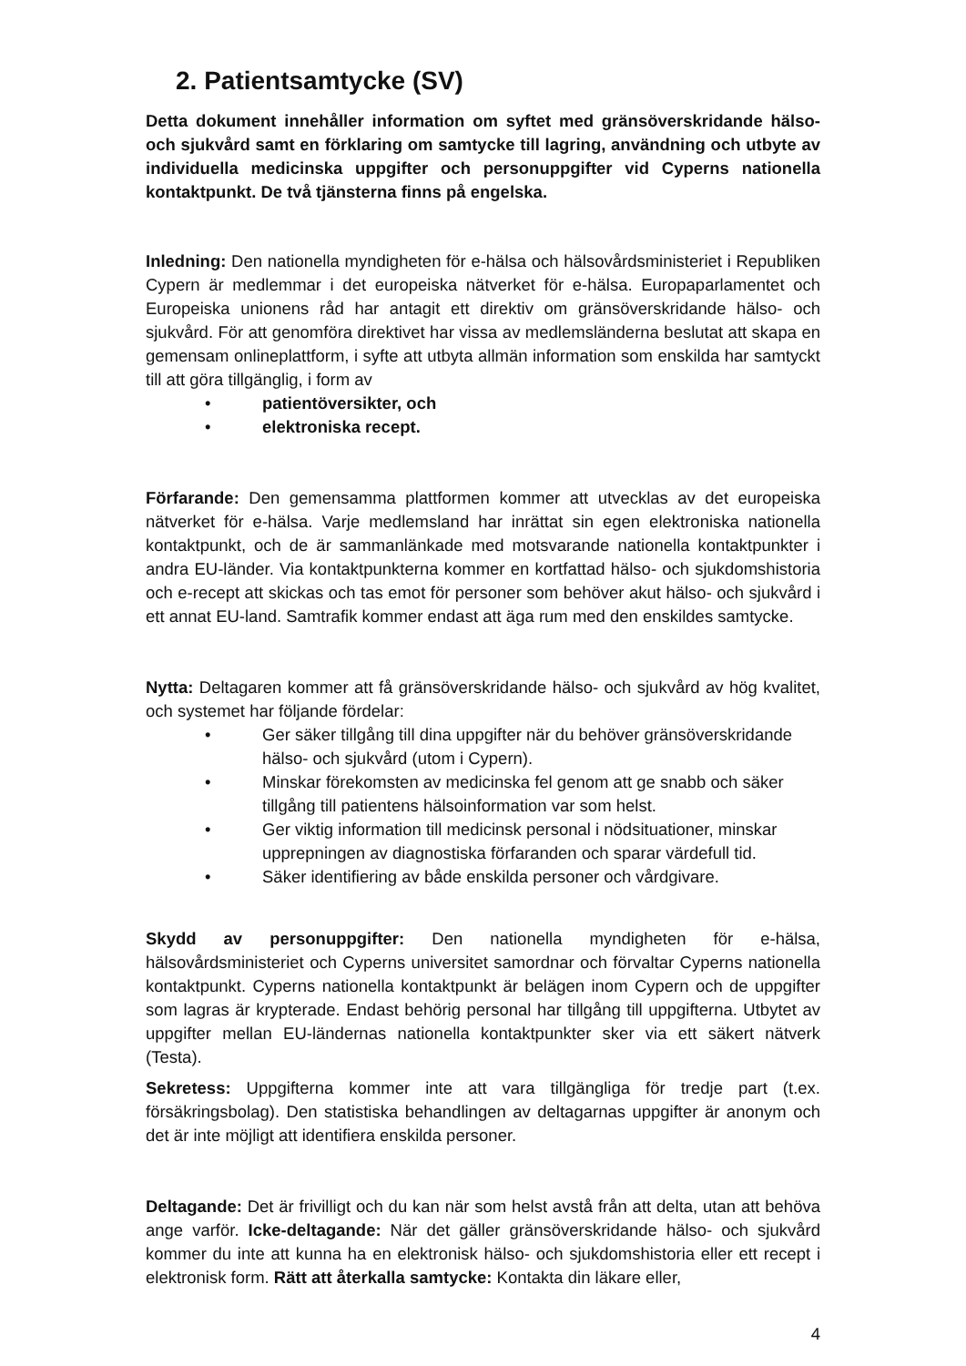2. Patientsamtycke (SV)
Detta dokument innehåller information om syftet med gränsöverskridande hälso- och sjukvård samt en förklaring om samtycke till lagring, användning och utbyte av individuella medicinska uppgifter och personuppgifter vid Cyperns nationella kontaktpunkt. De två tjänsterna finns på engelska.
Inledning: Den nationella myndigheten för e-hälsa och hälsovårdsministeriet i Republiken Cypern är medlemmar i det europeiska nätverket för e-hälsa. Europaparlamentet och Europeiska unionens råd har antagit ett direktiv om gränsöverskridande hälso- och sjukvård. För att genomföra direktivet har vissa av medlemsländerna beslutat att skapa en gemensam onlineplattform, i syfte att utbyta allmän information som enskilda har samtyckt till att göra tillgänglig, i form av
• patientöversikter, och
• elektroniska recept.
Förfarande: Den gemensamma plattformen kommer att utvecklas av det europeiska nätverket för e-hälsa. Varje medlemsland har inrättat sin egen elektroniska nationella kontaktpunkt, och de är sammanlänkade med motsvarande nationella kontaktpunkter i andra EU-länder. Via kontaktpunkterna kommer en kortfattad hälso- och sjukdomshistoria och e-recept att skickas och tas emot för personer som behöver akut hälso- och sjukvård i ett annat EU-land. Samtrafik kommer endast att äga rum med den enskildes samtycke.
Nytta: Deltagaren kommer att få gränsöverskridande hälso- och sjukvård av hög kvalitet, och systemet har följande fördelar:
• Ger säker tillgång till dina uppgifter när du behöver gränsöverskridande hälso- och sjukvård (utom i Cypern).
• Minskar förekomsten av medicinska fel genom att ge snabb och säker tillgång till patientens hälsoinformation var som helst.
• Ger viktig information till medicinsk personal i nödsituationer, minskar upprepningen av diagnostiska förfaranden och sparar värdefull tid.
• Säker identifiering av både enskilda personer och vårdgivare.
Skydd av personuppgifter: Den nationella myndigheten för e-hälsa, hälsovårdsministeriet och Cyperns universitet samordnar och förvaltar Cyperns nationella kontaktpunkt. Cyperns nationella kontaktpunkt är belägen inom Cypern och de uppgifter som lagras är krypterade. Endast behörig personal har tillgång till uppgifterna. Utbytet av uppgifter mellan EU-ländernas nationella kontaktpunkter sker via ett säkert nätverk (Testa).
Sekretess: Uppgifterna kommer inte att vara tillgängliga för tredje part (t.ex. försäkringsbolag). Den statistiska behandlingen av deltagarnas uppgifter är anonym och det är inte möjligt att identifiera enskilda personer.
Deltagande: Det är frivilligt och du kan när som helst avstå från att delta, utan att behöva ange varför. Icke-deltagande: När det gäller gränsöverskridande hälso- och sjukvård kommer du inte att kunna ha en elektronisk hälso- och sjukdomshistoria eller ett recept i elektronisk form. Rätt att återkalla samtycke: Kontakta din läkare eller,
4